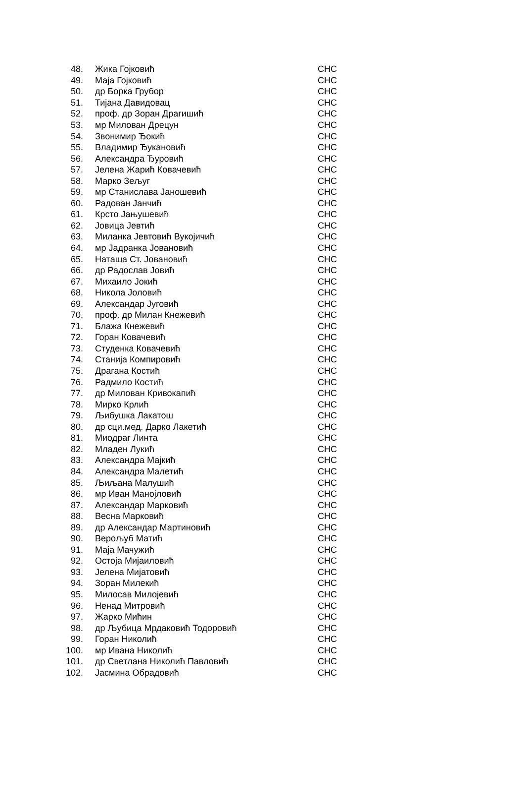| 48. | Жика Гојковић | СНС |
| 49. | Маја Гојковић | СНС |
| 50. | др Борка Грубор | СНС |
| 51. | Тијана Давидовац | СНС |
| 52. | проф. др Зоран Драгишић | СНС |
| 53. | мр Милован Дрецун | СНС |
| 54. | Звонимир Ђокић | СНС |
| 55. | Владимир Ђукановић | СНС |
| 56. | Александра Ђуровић | СНС |
| 57. | Јелена Жарић Ковачевић | СНС |
| 58. | Марко Зељуг | СНС |
| 59. | мр Станислава Јаношевић | СНС |
| 60. | Радован Јанчић | СНС |
| 61. | Крсто Јањушевић | СНС |
| 62. | Јовица Јевтић | СНС |
| 63. | Миланка Јевтовић Вукојичић | СНС |
| 64. | мр Јадранка Јовановић | СНС |
| 65. | Наташа Ст. Јовановић | СНС |
| 66. | др Радослав Јовић | СНС |
| 67. | Михаило Јокић | СНС |
| 68. | Никола Јоловић | СНС |
| 69. | Александар Југовић | СНС |
| 70. | проф. др Милан Кнежевић | СНС |
| 71. | Блажа Кнежевић | СНС |
| 72. | Горан Ковачевић | СНС |
| 73. | Студенка Ковачевић | СНС |
| 74. | Станија Компировић | СНС |
| 75. | Драгана Костић | СНС |
| 76. | Радмило Костић | СНС |
| 77. | др Милован Кривокапић | СНС |
| 78. | Мирко Крлић | СНС |
| 79. | Љибушка Лакатош | СНС |
| 80. | др сци.мед. Дарко Лакетић | СНС |
| 81. | Миодраг Линта | СНС |
| 82. | Младен Лукић | СНС |
| 83. | Александра Мајкић | СНС |
| 84. | Александра Малетић | СНС |
| 85. | Љиљана Малушић | СНС |
| 86. | мр Иван Манојловић | СНС |
| 87. | Александар Марковић | СНС |
| 88. | Весна Марковић | СНС |
| 89. | др Александар Мартиновић | СНС |
| 90. | Верољуб Матић | СНС |
| 91. | Маја Мачужић | СНС |
| 92. | Остоја Мијаиловић | СНС |
| 93. | Јелена Мијатовић | СНС |
| 94. | Зоран Милекић | СНС |
| 95. | Милосав Милојевић | СНС |
| 96. | Ненад Митровић | СНС |
| 97. | Жарко Мићин | СНС |
| 98. | др Љубица Мрдаковић Тодоровић | СНС |
| 99. | Горан Николић | СНС |
| 100. | мр Ивана Николић | СНС |
| 101. | др Светлана Николић Павловић | СНС |
| 102. | Јасмина Обрадовић | СНС |